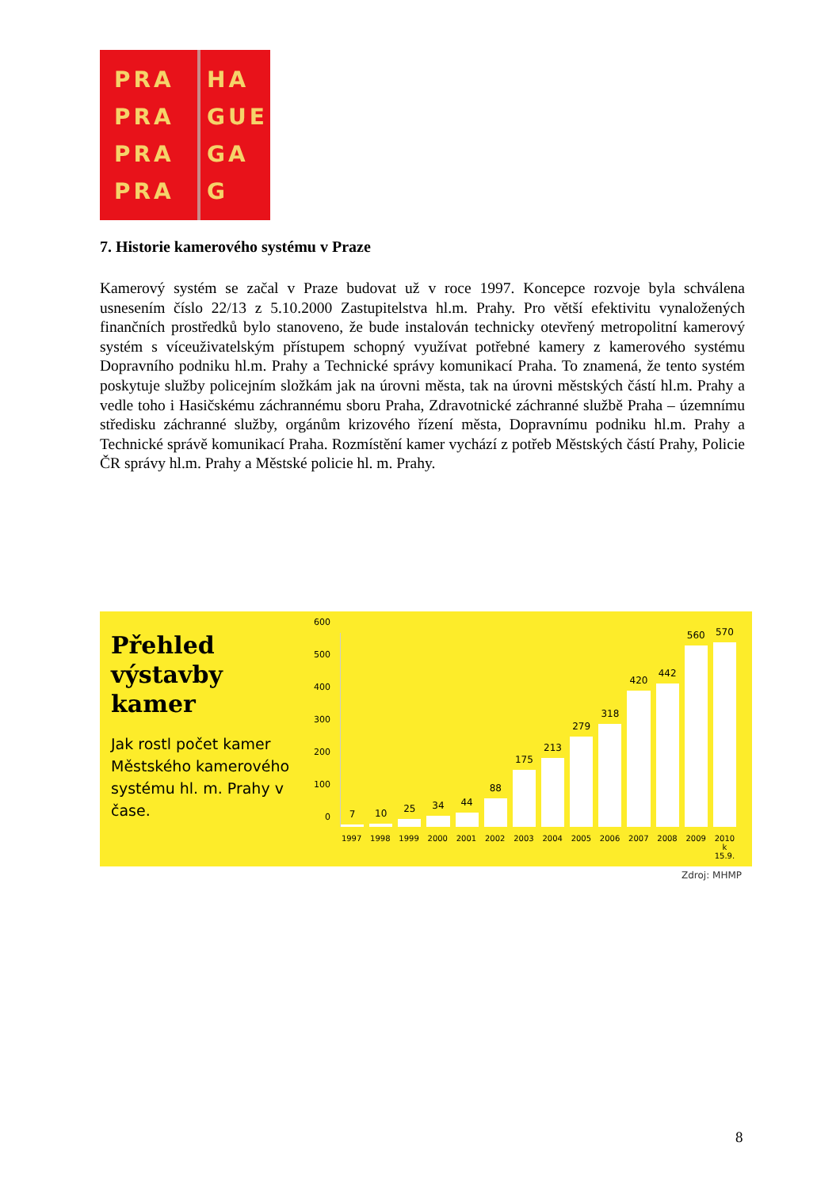PRA
PRA
PRA
PRA
HA
GUE
GA
G
7. Historie kamerového systému v Praze
Kamerový systém se začal v Praze budovat už v roce 1997. Koncepce rozvoje byla schválena usnesením číslo 22/13 z 5.10.2000 Zastupitelstva hl.m. Prahy. Pro větší efektivitu vynaložených finančních prostředků bylo stanoveno, že bude instalován technicky otevřený metropolitní kamerový systém s víceuživatelským přístupem schopný využívat potřebné kamery z kamerového systému Dopravního podniku hl.m. Prahy a Technické správy komunikací Praha. To znamená, že tento systém poskytuje služby policejním složkám jak na úrovni města, tak na úrovni městských částí hl.m. Prahy a vedle toho i Hasičskému záchrannému sboru Praha, Zdravotnické záchranné službě Praha – územnímu středisku záchranné služby, orgánům krizového řízení města, Dopravnímu podniku hl.m. Prahy a Technické správě komunikací Praha. Rozmístění kamer vychází z potřeb Městských částí Prahy, Policie ČR správy hl.m. Prahy a Městské policie hl. m. Prahy.
Přehled výstavby kamer
Jak rostl počet kamer Městského kamerového systému hl. m. Prahy v čase.
600
500
400
300
200
100
0
7
10
25
34
44
88
175
213
279
318
420
442
560
570
1997 1998 1999 2000 2001 2002 2003 2004 2005 2006 2007 2008 2009 2010 k 15.9.
Zdroj: MHMP
8